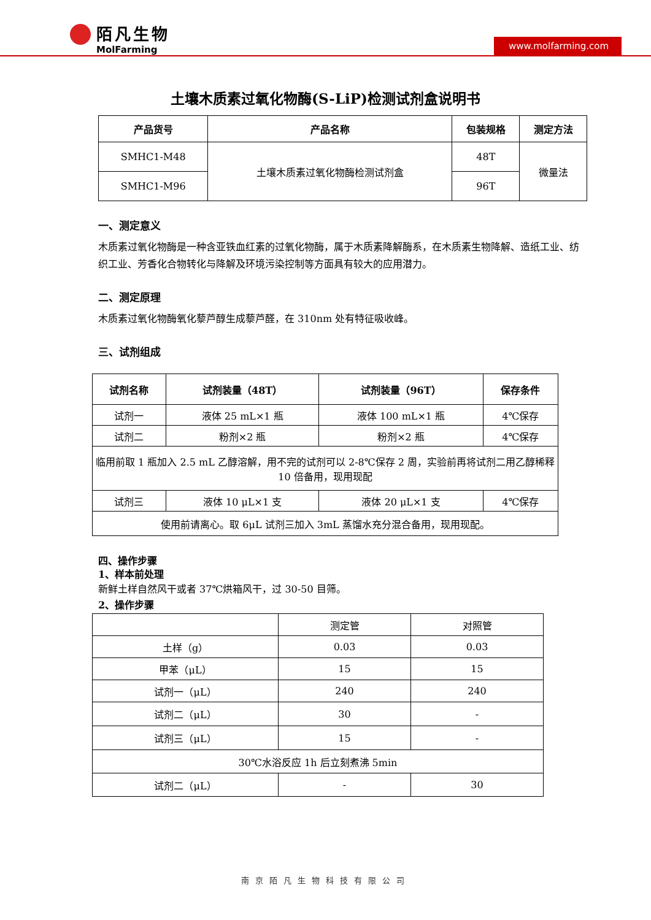陌凡生物
MolFarming
www.molfarming.com
土壤木质素过氧化物酶(S-LiP)检测试剂盒说明书
| 产品货号 | 产品名称 | 包装规格 | 测定方法 |
| --- | --- | --- | --- |
| SMHC1-M48 | 土壤木质素过氧化物酶检测试剂盒 | 48T | 微量法 |
| SMHC1-M96 | | 96T | |
一、测定意义
木质素过氧化物酶是一种含亚铁血红素的过氧化物酶，属于木质素降解酶系，在木质素生物降解、造纸工业、纺织工业、芳香化合物转化与降解及环境污染控制等方面具有较大的应用潜力。
二、测定原理
木质素过氧化物酶氧化藜芦醇生成藜芦醛，在 310nm 处有特征吸收峰。
三、试剂组成
| 试剂名称 | 试剂装量（48T） | 试剂装量（96T） | 保存条件 |
| --- | --- | --- | --- |
| 试剂一 | 液体 25 mL×1 瓶 | 液体 100 mL×1 瓶 | 4℃保存 |
| 试剂二 | 粉剂×2 瓶 | 粉剂×2 瓶 | 4℃保存 |
| 临用前取 1 瓶加入 2.5 mL 乙醇溶解，用不完的试剂可以 2-8℃保存 2 周，实验前再将试剂二用乙醇稀释 10 倍备用，现用现配 | | | |
| 试剂三 | 液体 10 μL×1 支 | 液体 20 μL×1 支 | 4℃保存 |
| 使用前请离心。取 6μL 试剂三加入 3mL 蒸馏水充分混合备用，现用现配。 | | | |
四、操作步骤
1、样本前处理
新鲜土样自然风干或者 37℃烘箱风干，过 30-50 目筛。
2、操作步骤
| | 测定管 | 对照管 |
| 土样（g） | 0.03 | 0.03 |
| 甲苯（μL） | 15 | 15 |
| 试剂一（μL） | 240 | 240 |
| 试剂二（μL） | 30 | - |
| 试剂三（μL） | 15 | - |
| 30℃水浴反应 1h 后立刻煮沸 5min | | |
| 试剂二（μL） | - | 30 |
南京陌凡生物科技有限公司